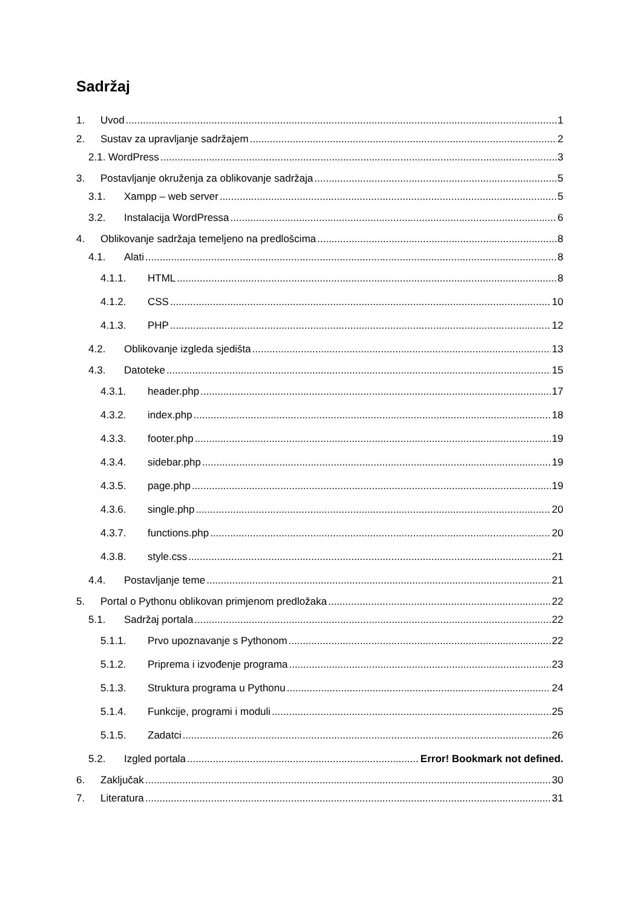Sadržaj
1. Uvod 1
2. Sustav za upravljanje sadržajem 2
2.1. WordPress 3
3. Postavljanje okruženja za oblikovanje sadržaja 5
3.1. Xampp – web server 5
3.2. Instalacija WordPressa 6
4. Oblikovanje sadržaja temeljeno na predlošcima 8
4.1. Alati 8
4.1.1. HTML 8
4.1.2. CSS 10
4.1.3. PHP 12
4.2. Oblikovanje izgleda sjedišta 13
4.3. Datoteke 15
4.3.1. header.php 17
4.3.2. index.php 18
4.3.3. footer.php 19
4.3.4. sidebar.php 19
4.3.5. page.php 19
4.3.6. single.php 20
4.3.7. functions.php 20
4.3.8. style.css 21
4.4. Postavljanje teme 21
5. Portal o Pythonu oblikovan primjenom predložaka 22
5.1. Sadržaj portala 22
5.1.1. Prvo upoznavanje s Pythonom 22
5.1.2. Priprema i izvođenje programa 23
5.1.3. Struktura programa u Pythonu 24
5.1.4. Funkcije, programi i moduli 25
5.1.5. Zadatci 26
5.2. Izgled portala Error! Bookmark not defined.
6. Zaključak 30
7. Literatura 31